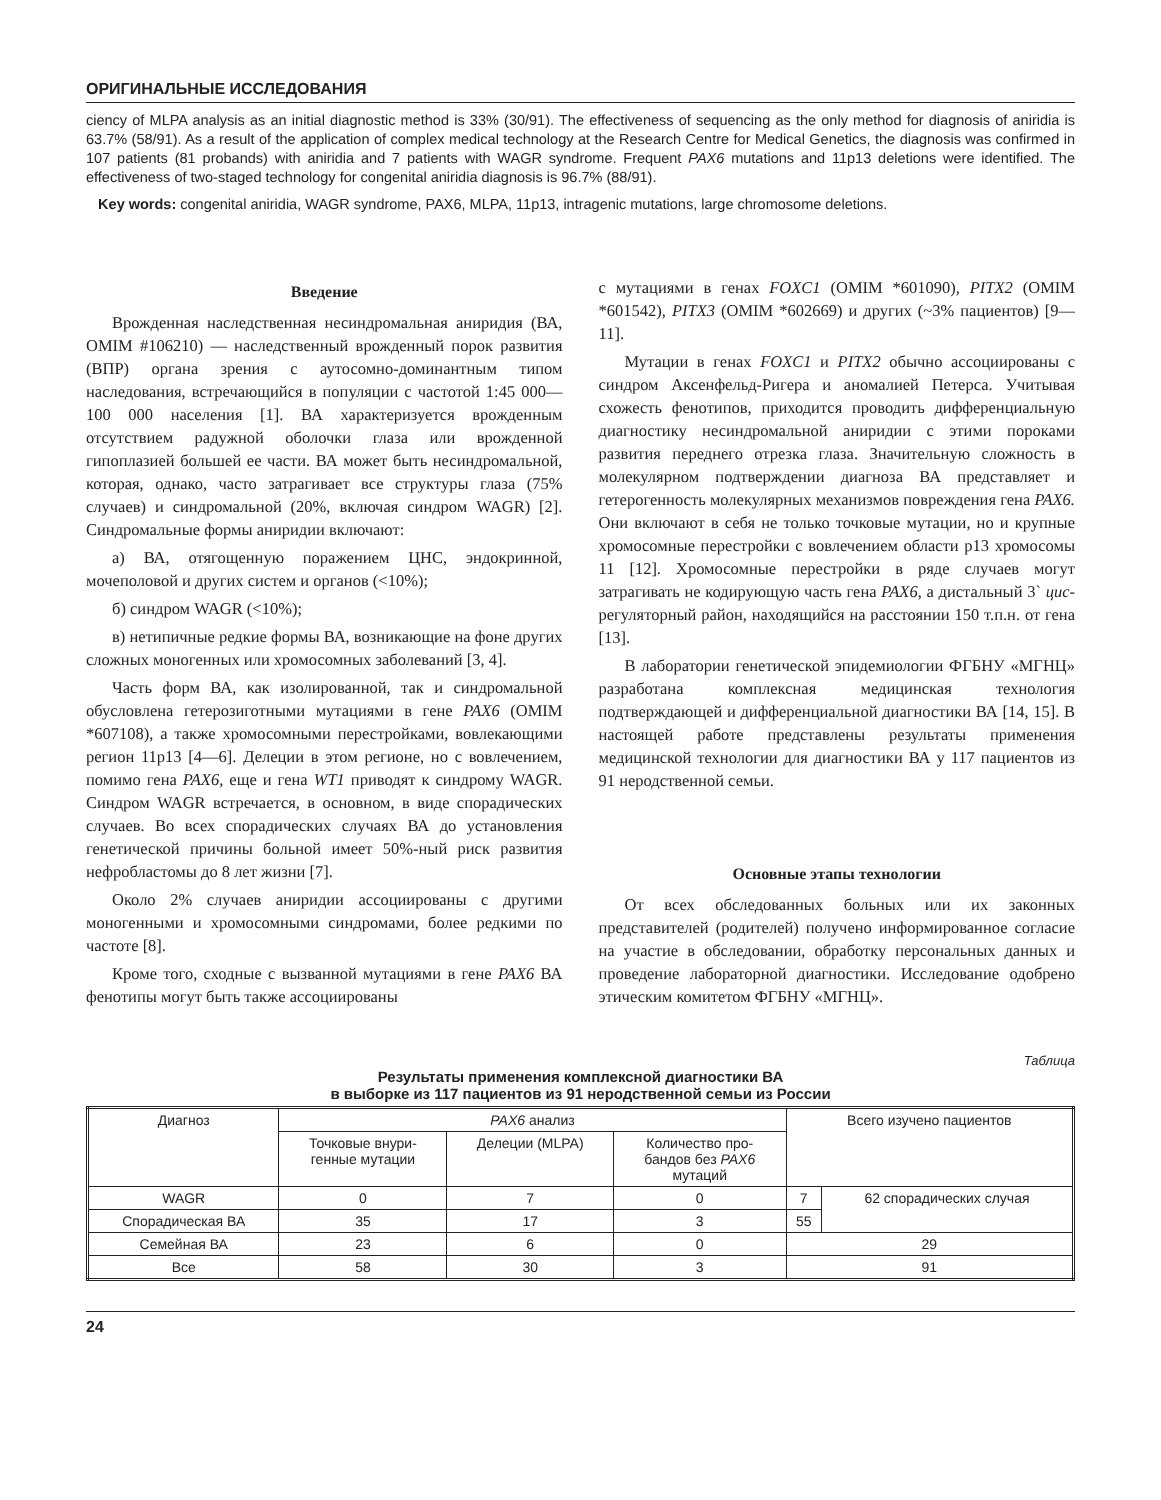ОРИГИНАЛЬНЫЕ ИССЛЕДОВАНИЯ
ciency of MLPA analysis as an initial diagnostic method is 33% (30/91). The effectiveness of sequencing as the only method for diagnosis of aniridia is 63.7% (58/91). As a result of the application of complex medical technology at the Research Centre for Medical Genetics, the diagnosis was confirmed in 107 patients (81 probands) with aniridia and 7 patients with WAGR syndrome. Frequent PAX6 mutations and 11p13 deletions were identified. The effectiveness of two-staged technology for congenital aniridia diagnosis is 96.7% (88/91).
Key words: congenital aniridia, WAGR syndrome, PAX6, MLPA, 11p13, intragenic mutations, large chromosome deletions.
Введение
Врожденная наследственная несиндромальная аниридия (ВА, OMIM #106210) — наследственный врожденный порок развития (ВПР) органа зрения с аутосомно-доминантным типом наследования, встречающийся в популяции с частотой 1:45 000—100 000 населения [1]. ВА характеризуется врожденным отсутствием радужной оболочки глаза или врожденной гипоплазией большей ее части. ВА может быть несиндромальной, которая, однако, часто затрагивает все структуры глаза (75% случаев) и синдромальной (20%, включая синдром WAGR) [2]. Синдромальные формы аниридии включают:
а) ВА, отягощенную поражением ЦНС, эндокринной, мочеполовой и других систем и органов (<10%);
б) синдром WAGR (<10%);
в) нетипичные редкие формы ВА, возникающие на фоне других сложных моногенных или хромосомных заболеваний [3, 4].
Часть форм ВА, как изолированной, так и синдромальной обусловлена гетерозиготными мутациями в гене PAX6 (OMIM *607108), а также хромосомными перестройками, вовлекающими регион 11p13 [4—6]. Делеции в этом регионе, но с вовлечением, помимо гена PAX6, еще и гена WT1 приводят к синдрому WAGR. Синдром WAGR встречается, в основном, в виде спорадических случаев. Во всех спорадических случаях ВА до установления генетической причины больной имеет 50%-ный риск развития нефробластомы до 8 лет жизни [7].
Около 2% случаев аниридии ассоциированы с другими моногенными и хромосомными синдромами, более редкими по частоте [8].
Кроме того, сходные с вызванной мутациями в гене PAX6 ВА фенотипы могут быть также ассоциированы
с мутациями в генах FOXC1 (OMIM *601090), PITX2 (OMIM *601542), PITX3 (OMIM *602669) и других (~3% пациентов) [9—11].
Мутации в генах FOXC1 и PITX2 обычно ассоциированы с синдром Аксенфельд-Ригера и аномалией Петерса. Учитывая схожесть фенотипов, приходится проводить дифференциальную диагностику несиндромальной аниридии с этими пороками развития переднего отрезка глаза. Значительную сложность в молекулярном подтверждении диагноза ВА представляет и гетерогенность молекулярных механизмов повреждения гена PAX6. Они включают в себя не только точковые мутации, но и крупные хромосомные перестройки с вовлечением области p13 хромосомы 11 [12]. Хромосомные перестройки в ряде случаев могут затрагивать не кодирующую часть гена PAX6, а дистальный 3` цис-регуляторный район, находящийся на расстоянии 150 т.п.н. от гена [13].
В лаборатории генетической эпидемиологии ФГБНУ «МГНЦ» разработана комплексная медицинская технология подтверждающей и дифференциальной диагностики ВА [14, 15]. В настоящей работе представлены результаты применения медицинской технологии для диагностики ВА у 117 пациентов из 91 неродственной семьи.
Основные этапы технологии
От всех обследованных больных или их законных представителей (родителей) получено информированное согласие на участие в обследовании, обработку персональных данных и проведение лабораторной диагностики. Исследование одобрено этическим комитетом ФГБНУ «МГНЦ».
Таблица
Результаты применения комплексной диагностики ВА
в выборке из 117 пациентов из 91 неродственной семьи из России
| Диагноз | PAX6 анализ | | | Всего изучено пациентов | |
| | Точковые внури- генные мутации | Делеции (MLPA) | Количество про- бандов без PAX6 мутаций | | |
| WAGR | 0 | 7 | 0 | 7 | 62 спорадических случая |
| Спорадическая ВА | 35 | 17 | 3 | 55 | |
| Семейная ВА | 23 | 6 | 0 | 29 | |
| Все | 58 | 30 | 3 | 91 | |
24